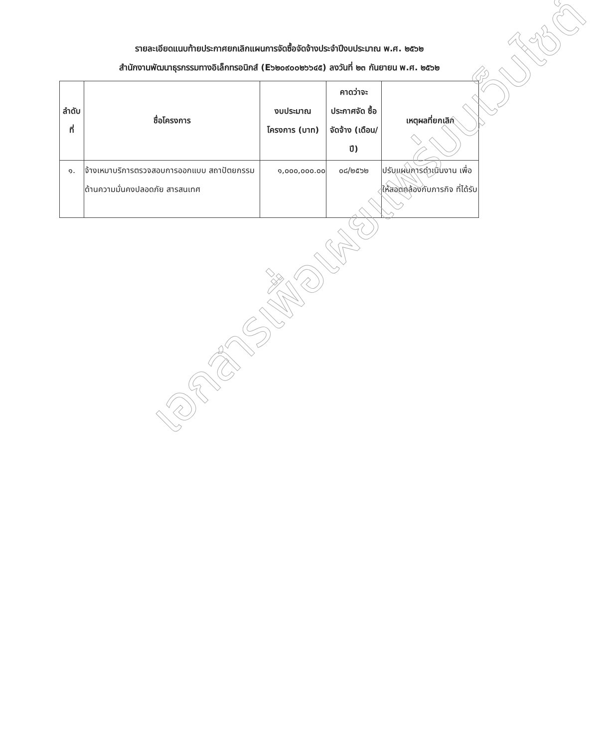รายละเอียดแนบท้ายประกาศยกเลิกแผนการจัดซื้อจัดจ้างประจำปีงบประมาณ พ.ศ. ๒๕๖๒
สำนักงานพัฒนาธุรกรรมทางอิเล็กทรอนิกส์ (E๖๒๐๙๐๐๒๖๖๔๕) ลงวันที่ ๒๓ กันยายน พ.ศ. ๒๕๖๒
| ลำดับ ที่ | ชื่อโครงการ | งบประมาณ โครงการ (บาท) | คาดว่าจะ ประกาศจัด ซื้อจัดจ้าง (เดือน/ปี) | เหตุผลที่ยกเลิก |
| --- | --- | --- | --- | --- |
| ๑. | จ้างเหมาบริการตรวจสอบการออกแบบ สถาปัตยกรรมด้านความมั่นคงปลอดภัย สารสนเทศ | ๑,๐๐๐,๐๐๐.๐๐ | ๐๘/๒๕๖๒ | ปรับแผนการดำเนินงาน เพื่อให้สอดคล้องกับภารกิจ ที่ได้รับ |
เอกสารเพื่อเผยแพร่บนเว็บไซต์